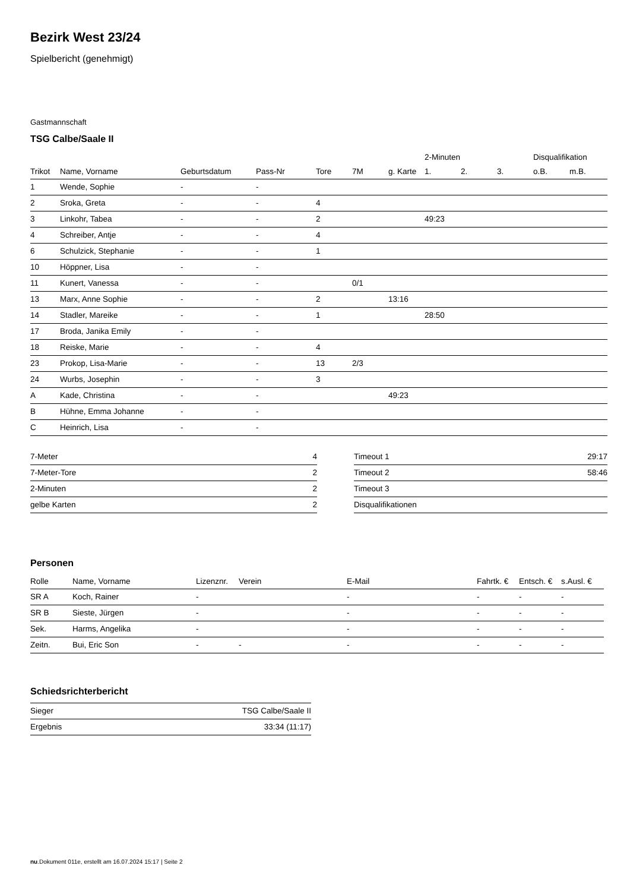Bezirk West 23/24
Spielbericht (genehmigt)
Gastmannschaft
TSG Calbe/Saale II
| | | | | | | | 2-Minuten | | | Disqualifikation | |
| --- | --- | --- | --- | --- | --- | --- | --- | --- | --- | --- | --- |
| Trikot | Name, Vorname | Geburtsdatum | Pass-Nr | Tore | 7M | g. Karte | 1. | 2. | 3. | o.B. | m.B. |
| 1 | Wende, Sophie | - | - | | | | | | | | |
| 2 | Sroka, Greta | - | - | 4 | | | | | | | |
| 3 | Linkohr, Tabea | - | - | 2 | | | 49:23 | | | | |
| 4 | Schreiber, Antje | - | - | 4 | | | | | | | |
| 6 | Schulzick, Stephanie | - | - | 1 | | | | | | | |
| 10 | Höppner, Lisa | - | - | | | | | | | | |
| 11 | Kunert, Vanessa | - | - | | 0/1 | | | | | | |
| 13 | Marx, Anne Sophie | - | - | 2 | | 13:16 | | | | | |
| 14 | Stadler, Mareike | - | - | 1 | | | 28:50 | | | | |
| 17 | Broda, Janika Emily | - | - | | | | | | | | |
| 18 | Reiske, Marie | - | - | 4 | | | | | | | |
| 23 | Prokop, Lisa-Marie | - | - | 13 | 2/3 | | | | | | |
| 24 | Wurbs, Josephin | - | - | 3 | | | | | | | |
| A | Kade, Christina | - | - | | | 49:23 | | | | | |
| B | Hühne, Emma Johanne | - | - | | | | | | | | |
| C | Heinrich, Lisa | - | - | | | | | | | | |
| 7-Meter | 4 |
| 7-Meter-Tore | 2 |
| 2-Minuten | 2 |
| gelbe Karten | 2 |
| Timeout 1 | 29:17 |
| Timeout 2 | 58:46 |
| Timeout 3 | |
| Disqualifikationen | |
Personen
| Rolle | Name, Vorname | Lizenznr. | Verein | E-Mail | Fahrtk. € | Entsch. € | s.Ausl. € |
| --- | --- | --- | --- | --- | --- | --- | --- |
| SR A | Koch, Rainer | - | | - | - | - | - |
| SR B | Sieste, Jürgen | - | | - | - | - | - |
| Sek. | Harms, Angelika | - | | - | - | - | - |
| Zeitn. | Bui, Eric Son | - | - | - | - | - | - |
Schiedsrichterbericht
| Sieger | TSG Calbe/Saale II |
| Ergebnis | 33:34 (11:17) |
nu.Dokument 011e, erstellt am 16.07.2024 15:17 | Seite 2